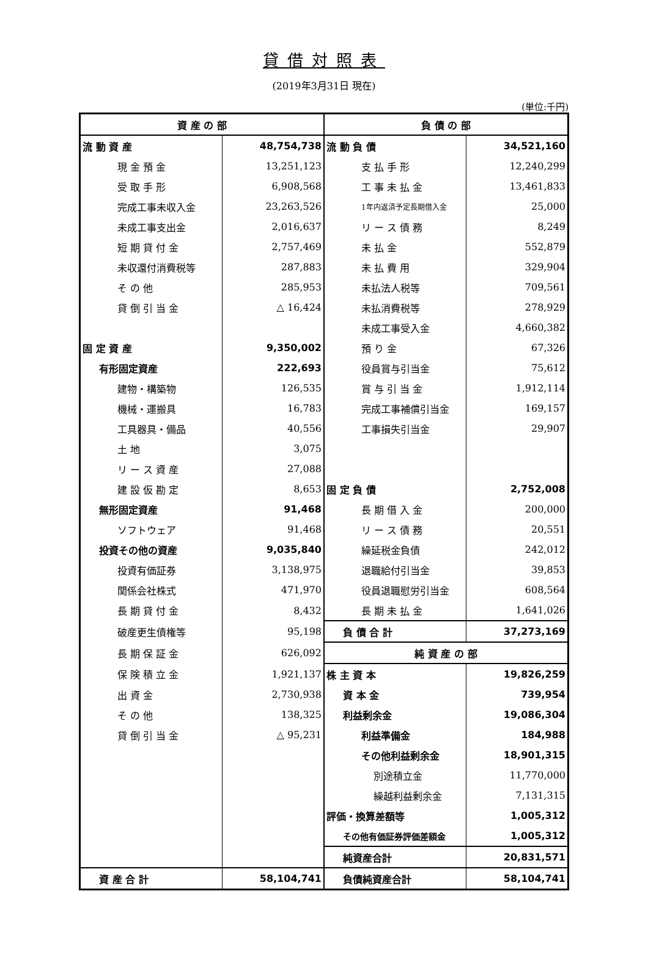貸借対照表
(2019年3月31日 現在)
(単位:千円)
| 資 産 の 部 | | 負 債 の 部 | |
| 流 動 資 産 | 48,754,738 | 流 動 負 債 | 34,521,160 |
| 現 金 預 金 | 13,251,123 | 支 払 手 形 | 12,240,299 |
| 受 取 手 形 | 6,908,568 | 工 事 未 払 金 | 13,461,833 |
| 完成工事未収入金 | 23,263,526 | 1年内返済予定長期借入金 | 25,000 |
| 未成工事支出金 | 2,016,637 | リ ー ス 債 務 | 8,249 |
| 短 期 貸 付 金 | 2,757,469 | 未 払 金 | 552,879 |
| 未収還付消費税等 | 287,883 | 未 払 費 用 | 329,904 |
| そ の 他 | 285,953 | 未払法人税等 | 709,561 |
| 貸 倒 引 当 金 | △ 16,424 | 未払消費税等 | 278,929 |
| | | 未成工事受入金 | 4,660,382 |
| 固 定 資 産 | 9,350,002 | 預 り 金 | 67,326 |
| 有形固定資産 | 222,693 | 役員賞与引当金 | 75,612 |
| 建物・構築物 | 126,535 | 賞 与 引 当 金 | 1,912,114 |
| 機械・運搬具 | 16,783 | 完成工事補償引当金 | 169,157 |
| 工具器具・備品 | 40,556 | 工事損失引当金 | 29,907 |
| 土 地 | 3,075 | | |
| リ ー ス 資 産 | 27,088 | | |
| 建 設 仮 勘 定 | 8,653 | 固 定 負 債 | 2,752,008 |
| 無形固定資産 | 91,468 | 長 期 借 入 金 | 200,000 |
| ソフトウェア | 91,468 | リ ー ス 債 務 | 20,551 |
| 投資その他の資産 | 9,035,840 | 繰延税金負債 | 242,012 |
| 投資有価証券 | 3,138,975 | 退職給付引当金 | 39,853 |
| 関係会社株式 | 471,970 | 役員退職慰労引当金 | 608,564 |
| 長 期 貸 付 金 | 8,432 | 長 期 未 払 金 | 1,641,026 |
| 破産更生債権等 | 95,198 | 負 債 合 計 | 37,273,169 |
| 長 期 保 証 金 | 626,092 | 純 資 産 の 部 | |
| 保 険 積 立 金 | 1,921,137 | 株 主 資 本 | 19,826,259 |
| 出 資 金 | 2,730,938 | 資 本 金 | 739,954 |
| そ の 他 | 138,325 | 利益剰余金 | 19,086,304 |
| 貸 倒 引 当 金 | △ 95,231 | 利益準備金 | 184,988 |
| | | その他利益剰余金 | 18,901,315 |
| | | 別途積立金 | 11,770,000 |
| | | 繰越利益剰余金 | 7,131,315 |
| | | 評価・換算差額等 | 1,005,312 |
| | | その他有価証券評価差額金 | 1,005,312 |
| | | 純資産合計 | 20,831,571 |
| 資 産 合 計 | 58,104,741 | 負債純資産合計 | 58,104,741 |